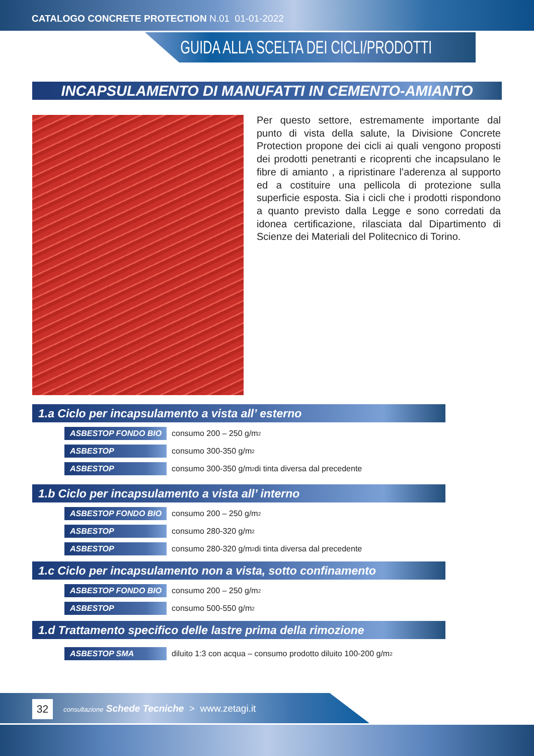CATALOGO CONCRETE PROTECTION N.01 01-01-2022
GUIDA ALLA SCELTA DEI CICLI/PRODOTTI
INCAPSULAMENTO DI MANUFATTI IN CEMENTO-AMIANTO
Per questo settore, estremamente importante dal punto di vista della salute, la Divisione Concrete Protection propone dei cicli ai quali vengono proposti dei prodotti penetranti e ricoprenti che incapsulano le fibre di amianto , a ripristinare l’aderenza al supporto ed a costituire una pellicola di protezione sulla superficie esposta. Sia i cicli che i prodotti rispondono a quanto previsto dalla Legge e sono corredati da idonea certificazione, rilasciata dal Dipartimento di Scienze dei Materiali del Politecnico di Torino.
1.a Ciclo per incapsulamento a vista all’ esterno
ASBESTOP FONDO BIO consumo 200 – 250 g/m<sup>2</sup>
ASBESTOP consumo 300-350 g/m<sup>2</sup>
ASBESTOP consumo 300-350 g/m<sup>2</sup> di tinta diversa dal precedente
1.b Ciclo per incapsulamento a vista all’ interno
ASBESTOP FONDO BIO consumo 200 – 250 g/m<sup>2</sup>
ASBESTOP consumo 280-320 g/m<sup>2</sup>
ASBESTOP consumo 280-320 g/m<sup>2</sup> di tinta diversa dal precedente
1.c Ciclo per incapsulamento non a vista, sotto confinamento
ASBESTOP FONDO BIO consumo 200 – 250 g/m<sup>2</sup>
ASBESTOP consumo 500-550 g/m<sup>2</sup>
1.d Trattamento specifico delle lastre prima della rimozione
ASBESTOP SMA diluito 1:3 con acqua – consumo prodotto diluito 100-200 g/m<sup>2</sup>
32
consultazione Schede Tecniche > www.zetagi.it